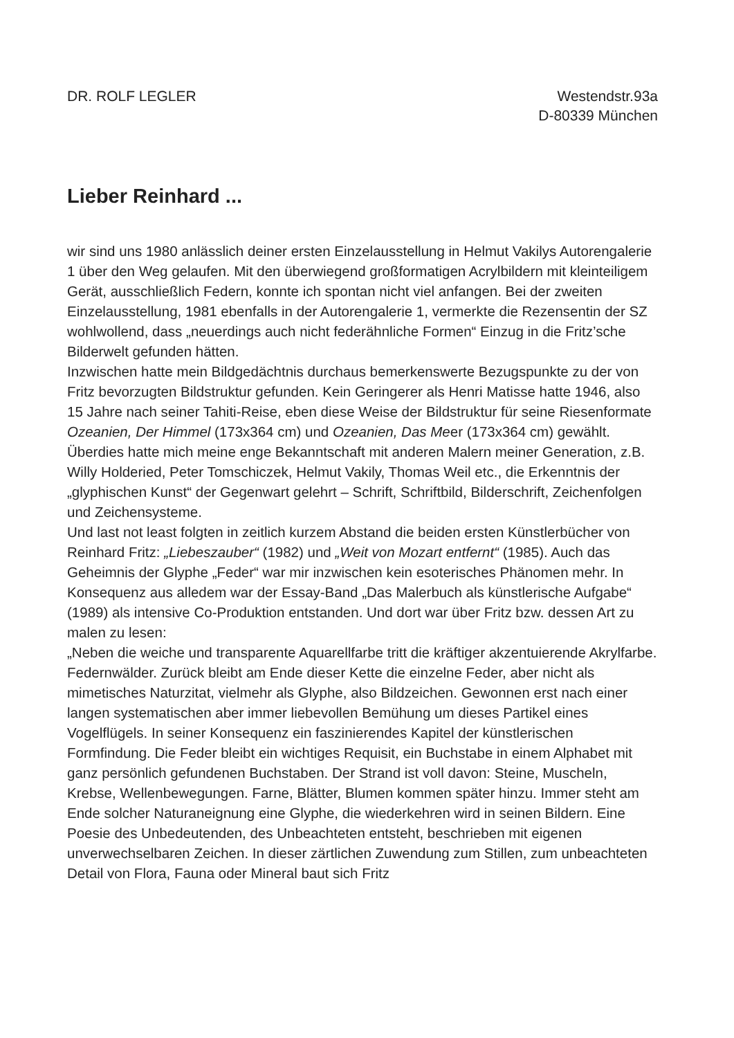DR. ROLF LEGLER Westendstr.93a
D-80339 München
Lieber Reinhard ...
wir sind uns 1980 anlässlich deiner ersten Einzelausstellung in Helmut Vakilys Autorengalerie 1 über den Weg gelaufen. Mit den überwiegend großformatigen Acrylbildern mit kleinteiligem Gerät, ausschließlich Federn, konnte ich spontan nicht viel anfangen. Bei der zweiten Einzelausstellung, 1981 ebenfalls in der Autorengalerie 1, vermerkte die Rezensentin der SZ wohlwollend, dass „neuerdings auch nicht federähnliche Formen“ Einzug in die Fritz’sche Bilderwelt gefunden hätten.
Inzwischen hatte mein Bildgedächtnis durchaus bemerkenswerte Bezugspunkte zu der von Fritz bevorzugten Bildstruktur gefunden. Kein Geringerer als Henri Matisse hatte 1946, also 15 Jahre nach seiner Tahiti-Reise, eben diese Weise der Bildstruktur für seine Riesenformate Ozeanien, Der Himmel (173x364 cm) und Ozeanien, Das Meer (173x364 cm) gewählt. Überdies hatte mich meine enge Bekanntschaft mit anderen Malern meiner Generation, z.B. Willy Holderied, Peter Tomschiczek, Helmut Vakily, Thomas Weil etc., die Erkenntnis der „glyphischen Kunst“ der Gegenwart gelehrt – Schrift, Schriftbild, Bilderschrift, Zeichenfolgen und Zeichensysteme.
Und last not least folgten in zeitlich kurzem Abstand die beiden ersten Künstlerbücher von Reinhard Fritz: „Liebeszauber“ (1982) und „Weit von Mozart entfernt“ (1985). Auch das Geheimnis der Glyphe „Feder“ war mir inzwischen kein esoterisches Phänomen mehr. In Konsequenz aus alledem war der Essay-Band „Das Malerbuch als künstlerische Aufgabe“ (1989) als intensive Co-Produktion entstanden. Und dort war über Fritz bzw. dessen Art zu malen zu lesen:
„Neben die weiche und transparente Aquarellfarbe tritt die kräftiger akzentuierende Akrylfarbe. Federnwälder. Zurück bleibt am Ende dieser Kette die einzelne Feder, aber nicht als mimetisches Naturzitat, vielmehr als Glyphe, also Bildzeichen. Gewonnen erst nach einer langen systematischen aber immer liebevollen Bemühung um dieses Partikel eines Vogelflügels. In seiner Konsequenz ein faszinierendes Kapitel der künstlerischen Formfindung. Die Feder bleibt ein wichtiges Requisit, ein Buchstabe in einem Alphabet mit ganz persönlich gefundenen Buchstaben. Der Strand ist voll davon: Steine, Muscheln, Krebse, Wellenbewegungen. Farne, Blätter, Blumen kommen später hinzu. Immer steht am Ende solcher Naturaneignung eine Glyphe, die wiederkehren wird in seinen Bildern. Eine Poesie des Unbedeutenden, des Unbeachteten entsteht, beschrieben mit eigenen unverwechselbaren Zeichen. In dieser zärtlichen Zuwendung zum Stillen, zum unbeachteten Detail von Flora, Fauna oder Mineral baut sich Fritz